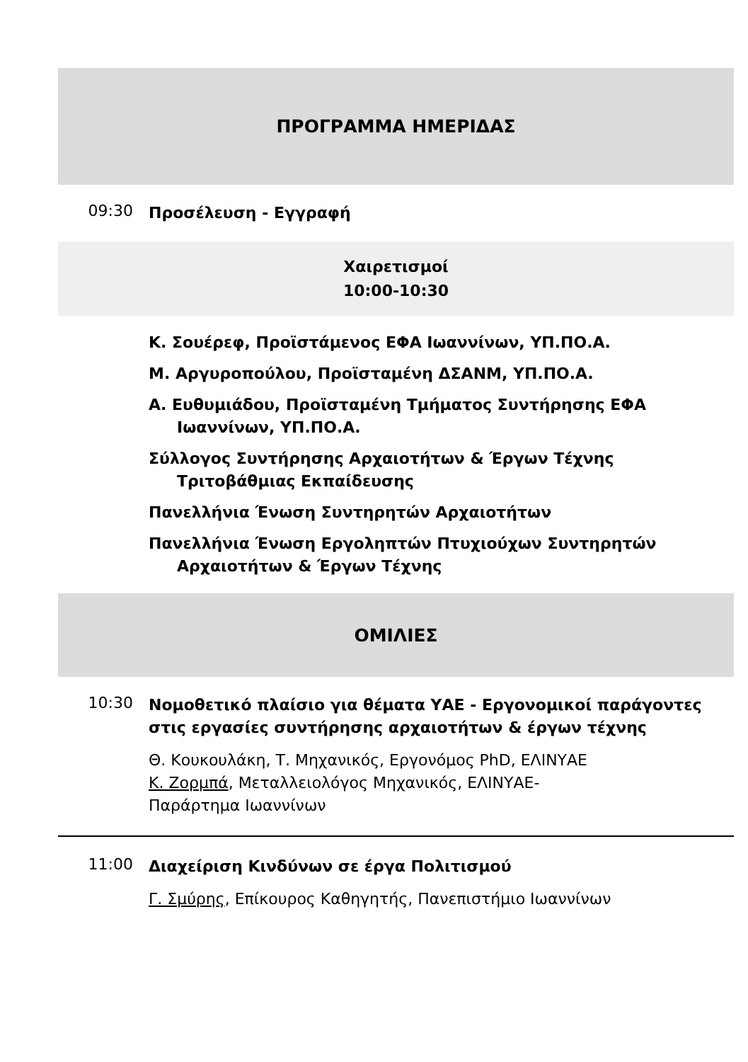ΠΡΟΓΡΑΜΜΑ ΗΜΕΡΙΔΑΣ
09:30
Προσέλευση - Εγγραφή
Χαιρετισμοί
10:00-10:30
Κ. Σουέρεφ, Προϊστάμενος ΕΦΑ Ιωαννίνων, ΥΠ.ΠΟ.Α.
Μ. Αργυροπούλου, Προϊσταμένη ΔΣΑΝΜ, ΥΠ.ΠΟ.Α.
Α. Ευθυμιάδου, Προϊσταμένη Τμήματος Συντήρησης ΕΦΑ Ιωαννίνων, ΥΠ.ΠΟ.Α.
Σύλλογος Συντήρησης Αρχαιοτήτων & Έργων Τέχνης Τριτοβάθμιας Εκπαίδευσης
Πανελλήνια Ένωση Συντηρητών Αρχαιοτήτων
Πανελλήνια Ένωση Εργοληπτών Πτυχιούχων Συντηρητών Αρχαιοτήτων & Έργων Τέχνης
ΟΜΙΛΙΕΣ
10:30
Νομοθετικό πλαίσιο για θέματα ΥΑΕ - Εργονομικοί παράγοντες στις εργασίες συντήρησης αρχαιοτήτων & έργων τέχνης
Θ. Κουκουλάκη, Τ. Μηχανικός, Εργονόμος PhD, ΕΛΙΝΥΑΕ
Κ. Ζορμπά, Μεταλλειολόγος Μηχανικός, ΕΛΙΝΥΑΕ-
Παράρτημα Ιωαννίνων
11:00
Διαχείριση Κινδύνων σε έργα Πολιτισμού
Γ. Σμύρης, Επίκουρος Καθηγητής, Πανεπιστήμιο Ιωαννίνων